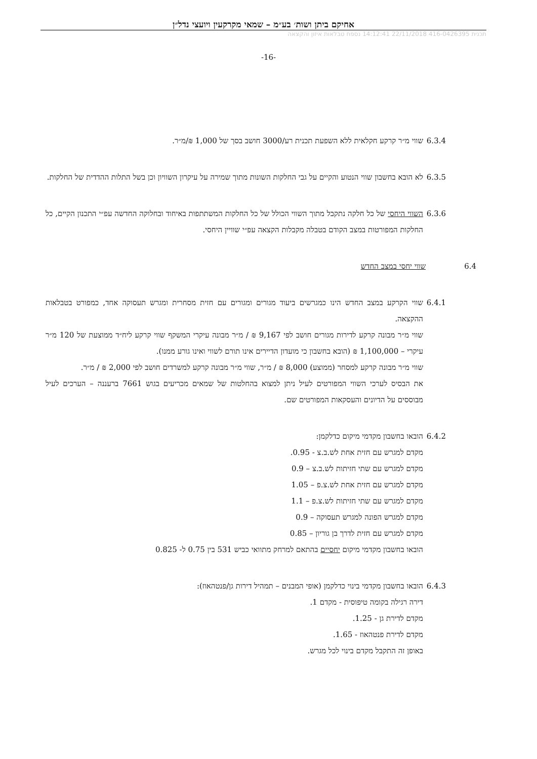אחיקם ביתן ושות׳ בע״מ – שמאי מקרקעין ויועצי נדל״ן
תכנית 416-0426395 22/11/2018 14:12:41 נספח טבלאות איזון והקצאה
-16-
6.3.4 שווי מ״ר קרקע חקלאית ללא השפעת תכנית רע/3000 חושב בסך של 1,000 ₪/מ״ר.
6.3.5 לא הובא בחשבון שווי הנטוע והקיים על גבי החלקות השונות מתוך שמירה על עיקרון השוויון וכן בשל התלות ההדדית של החלקות.
6.3.6 השווי היחסי של כל חלקה נתקבל מתוך השווי הכולל של כל החלקות המשתתפות באיחוד ובחלוקה החדשה עפ״י התכנון הקיים, כל החלקות המפורטות במצב הקודם בטבלה מקבלות הקצאה עפ״י שוויין היחסי.
6.4 שווי יחסי במצב החדש
6.4.1 שווי הקרקע במצב החדש הינו כמגרשים ביעוד מגורים ומגורים עם חזית מסחרית ומגרש תעסוקה אחד, כמפורט בטבלאות ההקצאה.
שווי מ״ר מבונה קרקע לדירות מגורים חושב לפי 9,167 ₪ / מ״ר מבונה עיקרי המשקף שווי קרקע ליח״ד ממוצעת של 120 מ״ר עיקרי – 1,100,000 ₪ (הובא בחשבון כי מועדון הדיירים אינו תורם לשווי ואינו גורע ממנו).
שווי מ״ר מבונה קרקע למסחר (ממוצע) 8,000 ₪ / מ״ר, שווי מ״ר מבונה קרקע למשרדים חושב לפי 2,000 ₪ / מ״ר.
את הבסיס לערכי השווי המפורטים לעיל ניתן למצוא בהחלטות של שמאים מכריעים בגוש 7661 ברעננה – הערכים לעיל מבוססים על הדיונים והעסקאות המפורטים שם.
6.4.2 הובאו בחשבון מקדמי מיקום כדלקמן:
מקדם למגרש עם חזית אחת לש.ב.צ - 0.95.
מקדם למגרש עם שתי חזיתות לש.ב.צ – 0.9
מקדם למגרש עם חזית אחת לש.צ.פ – 1.05
מקדם למגרש עם שתי חזיתות לש.צ.פ – 1.1
מקדם למגרש הפונה למגרש תעסוקה – 0.9
מקדם למגרש עם חזית לדרך בן גוריון – 0.85
הובאו בחשבון מקדמי מיקום יחסיים בהתאם למרחק מתוואי כביש 531 בין 0.75 ל- 0.825
6.4.3 הובאו בחשבון מקדמי בינוי כדלקמן (אופי המבנים – תמהיל דירות גן/פנטהאוז):
דירה רגילה בקומה טיפוסית - מקדם 1.
מקדם לדירת גן - 1.25.
מקדם לדירת פנטהאוז - 1.65.
באופן זה התקבל מקדם בינוי לכל מגרש.